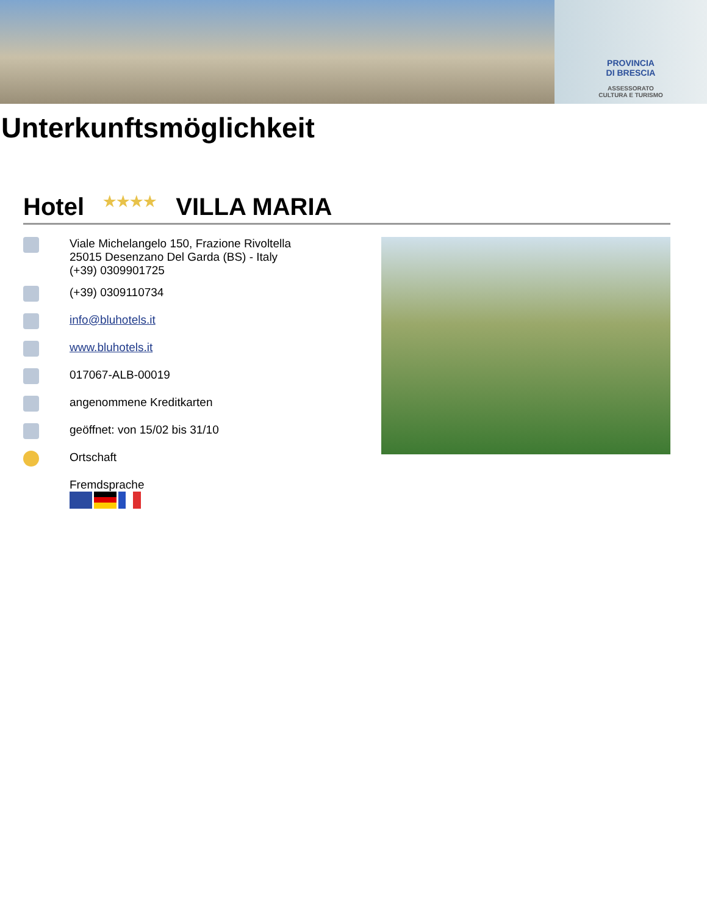PROVINCIA
DI BRESCIA
ASSESSORATO
CULTURA E TURISMO
Unterkunftsmöglichkeit
Hotel ★★★★ VILLA MARIA
Viale Michelangelo 150, Frazione Rivoltella
25015 Desenzano Del Garda (BS) - Italy
(+39) 0309901725
(+39) 0309110734
info@bluhotels.it
www.bluhotels.it
017067-ALB-00019
angenommene Kreditkarten
geöffnet: von 15/02 bis 31/10
Ortschaft
Fremdsprache